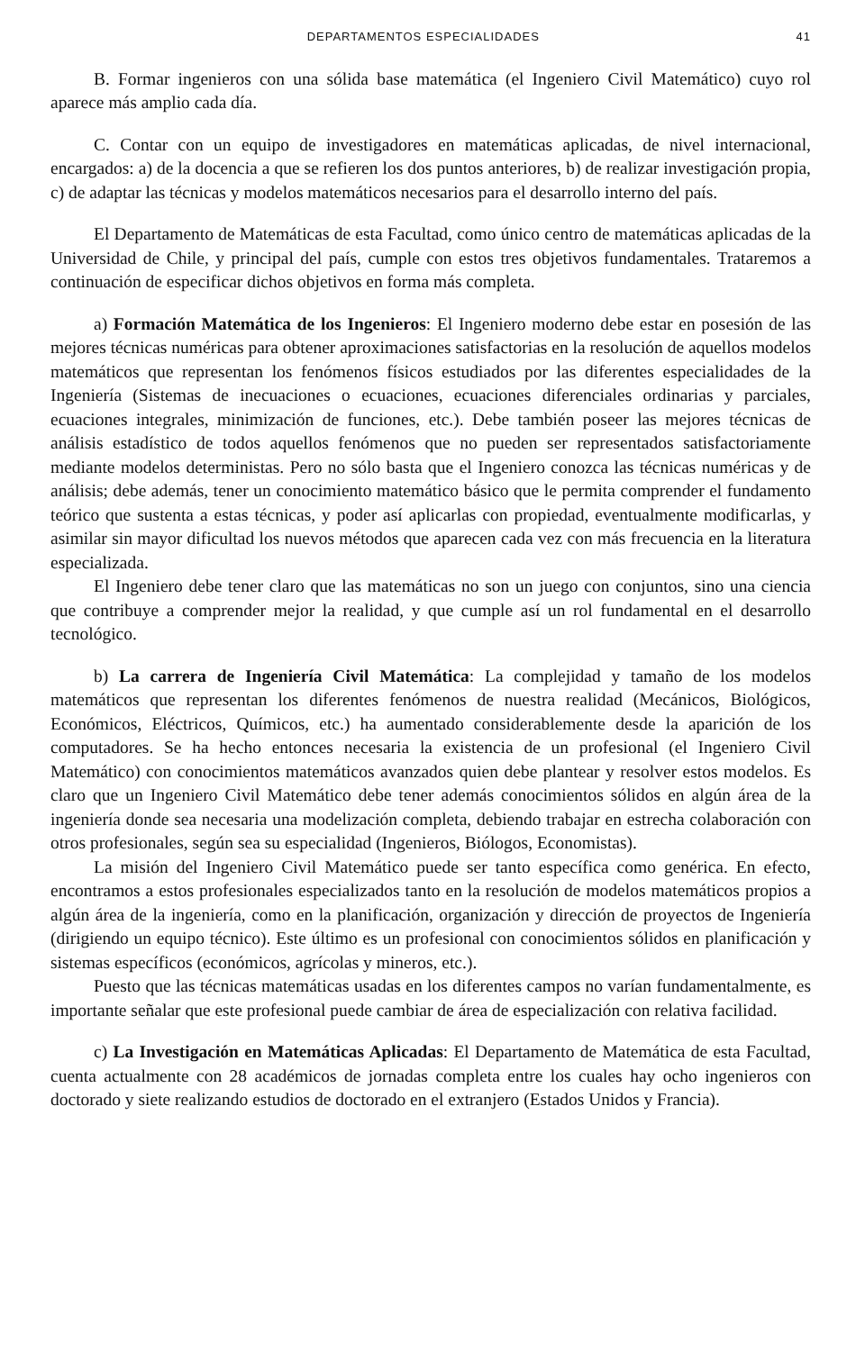DEPARTAMENTOS ESPECIALIDADES 41
B. Formar ingenieros con una sólida base matemática (el Ingeniero Civil Matemático) cuyo rol aparece más amplio cada día.
C. Contar con un equipo de investigadores en matemáticas aplicadas, de nivel internacional, encargados: a) de la docencia a que se refieren los dos puntos anteriores, b) de realizar investigación propia, c) de adaptar las técnicas y modelos matemáticos necesarios para el desarrollo interno del país.
El Departamento de Matemáticas de esta Facultad, como único centro de matemáticas aplicadas de la Universidad de Chile, y principal del país, cumple con estos tres objetivos fundamentales. Trataremos a continuación de especificar dichos objetivos en forma más completa.
a) Formación Matemática de los Ingenieros: El Ingeniero moderno debe estar en posesión de las mejores técnicas numéricas para obtener aproximaciones satisfactorias en la resolución de aquellos modelos matemáticos que representan los fenómenos físicos estudiados por las diferentes especialidades de la Ingeniería (Sistemas de inecuaciones o ecuaciones, ecuaciones diferenciales ordinarias y parciales, ecuaciones integrales, minimización de funciones, etc.). Debe también poseer las mejores técnicas de análisis estadístico de todos aquellos fenómenos que no pueden ser representados satisfactoriamente mediante modelos deterministas. Pero no sólo basta que el Ingeniero conozca las técnicas numéricas y de análisis; debe además, tener un conocimiento matemático básico que le permita comprender el fundamento teórico que sustenta a estas técnicas, y poder así aplicarlas con propiedad, eventualmente modificarlas, y asimilar sin mayor dificultad los nuevos métodos que aparecen cada vez con más frecuencia en la literatura especializada.
El Ingeniero debe tener claro que las matemáticas no son un juego con conjuntos, sino una ciencia que contribuye a comprender mejor la realidad, y que cumple así un rol fundamental en el desarrollo tecnológico.
b) La carrera de Ingeniería Civil Matemática: La complejidad y tamaño de los modelos matemáticos que representan los diferentes fenómenos de nuestra realidad (Mecánicos, Biológicos, Económicos, Eléctricos, Químicos, etc.) ha aumentado considerablemente desde la aparición de los computadores. Se ha hecho entonces necesaria la existencia de un profesional (el Ingeniero Civil Matemático) con conocimientos matemáticos avanzados quien debe plantear y resolver estos modelos. Es claro que un Ingeniero Civil Matemático debe tener además conocimientos sólidos en algún área de la ingeniería donde sea necesaria una modelización completa, debiendo trabajar en estrecha colaboración con otros profesionales, según sea su especialidad (Ingenieros, Biólogos, Economistas).
La misión del Ingeniero Civil Matemático puede ser tanto específica como genérica. En efecto, encontramos a estos profesionales especializados tanto en la resolución de modelos matemáticos propios a algún área de la ingeniería, como en la planificación, organización y dirección de proyectos de Ingeniería (dirigiendo un equipo técnico). Este último es un profesional con conocimientos sólidos en planificación y sistemas específicos (económicos, agrícolas y mineros, etc.).
Puesto que las técnicas matemáticas usadas en los diferentes campos no varían fundamentalmente, es importante señalar que este profesional puede cambiar de área de especialización con relativa facilidad.
c) La Investigación en Matemáticas Aplicadas: El Departamento de Matemática de esta Facultad, cuenta actualmente con 28 académicos de jornadas completa entre los cuales hay ocho ingenieros con doctorado y siete realizando estudios de doctorado en el extranjero (Estados Unidos y Francia).